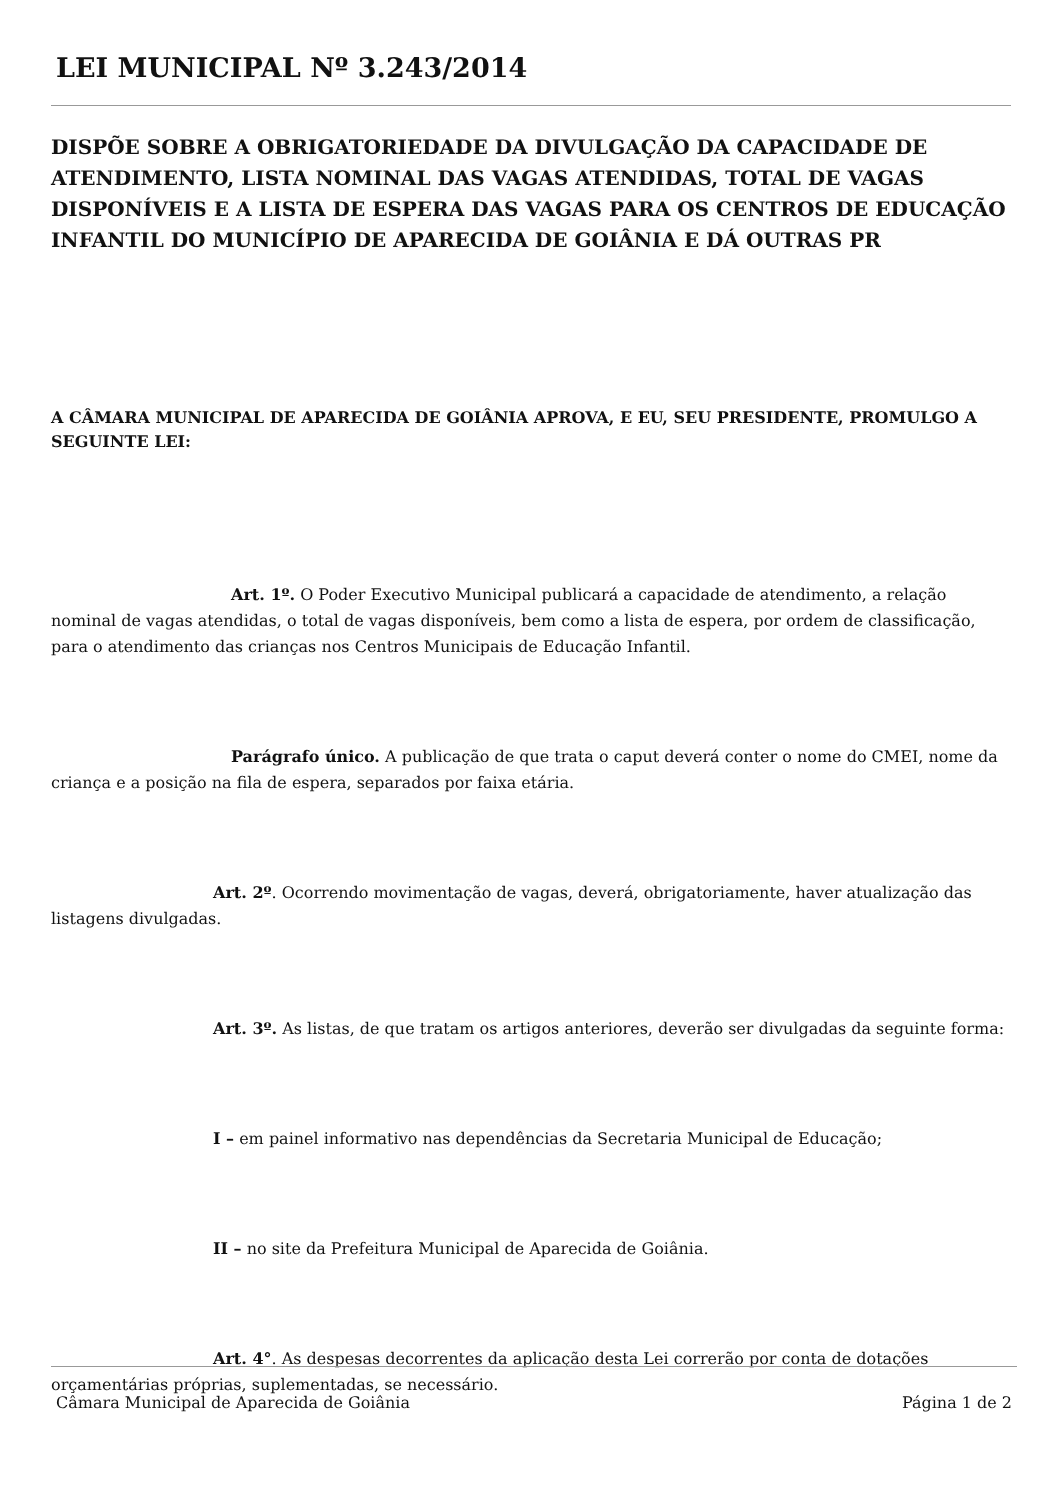LEI MUNICIPAL Nº 3.243/2014
DISPÕE SOBRE A OBRIGATORIEDADE DA DIVULGAÇÃO DA CAPACIDADE DE ATENDIMENTO, LISTA NOMINAL DAS VAGAS ATENDIDAS, TOTAL DE VAGAS DISPONÍVEIS E A LISTA DE ESPERA DAS VAGAS PARA OS CENTROS DE EDUCAÇÃO INFANTIL DO MUNICÍPIO DE APARECIDA DE GOIÂNIA E DÁ OUTRAS PR
A CÂMARA MUNICIPAL DE APARECIDA DE GOIÂNIA APROVA, E EU, SEU PRESIDENTE, PROMULGO A SEGUINTE LEI:
Art. 1º. O Poder Executivo Municipal publicará a capacidade de atendimento, a relação nominal de vagas atendidas, o total de vagas disponíveis, bem como a lista de espera, por ordem de classificação, para o atendimento das crianças nos Centros Municipais de Educação Infantil.
Parágrafo único. A publicação de que trata o caput deverá conter o nome do CMEI, nome da criança e a posição na fila de espera, separados por faixa etária.
Art. 2º. Ocorrendo movimentação de vagas, deverá, obrigatoriamente, haver atualização das listagens divulgadas.
Art. 3º. As listas, de que tratam os artigos anteriores, deverão ser divulgadas da seguinte forma:
I – em painel informativo nas dependências da Secretaria Municipal de Educação;
II – no site da Prefeitura Municipal de Aparecida de Goiânia.
Art. 4°. As despesas decorrentes da aplicação desta Lei correrão por conta de dotações orçamentárias próprias, suplementadas, se necessário.
Câmara Municipal de Aparecida de Goiânia Página 1 de 2